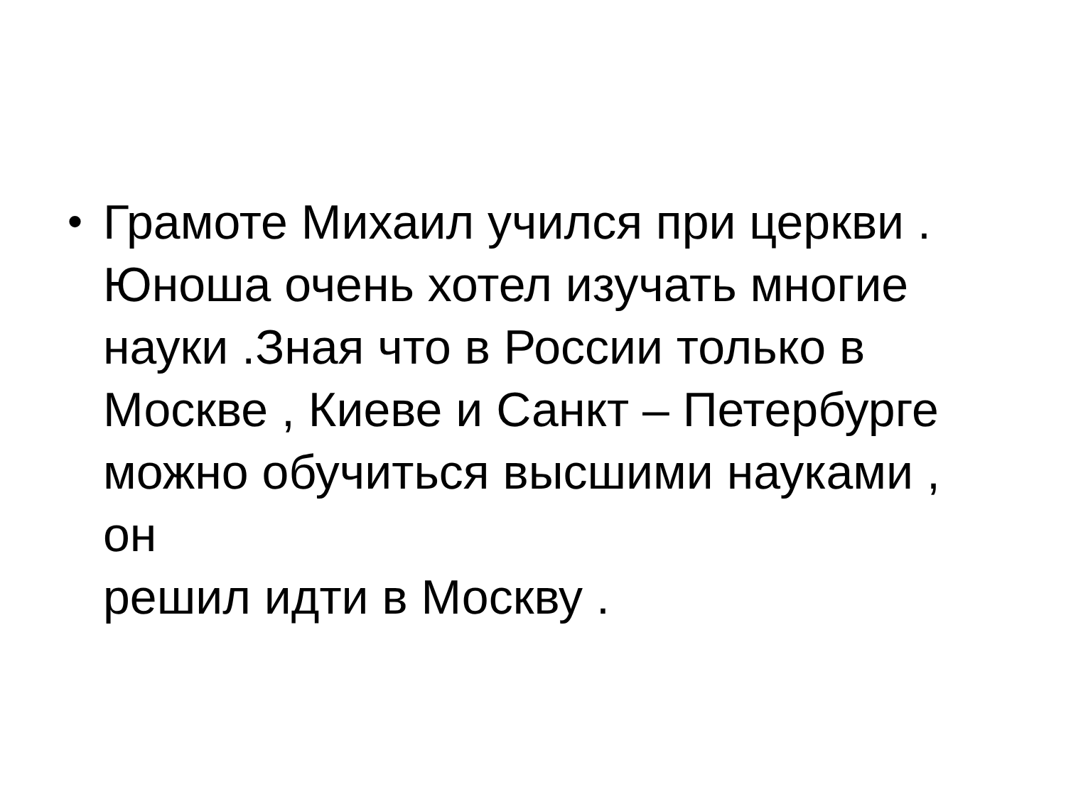• Грамоте Михаил учился при церкви .
Юноша очень хотел изучать многие
науки .Зная что в России только в
Москве , Киеве и Санкт – Петербурге
можно обучиться высшими науками , он
решил идти в Москву .